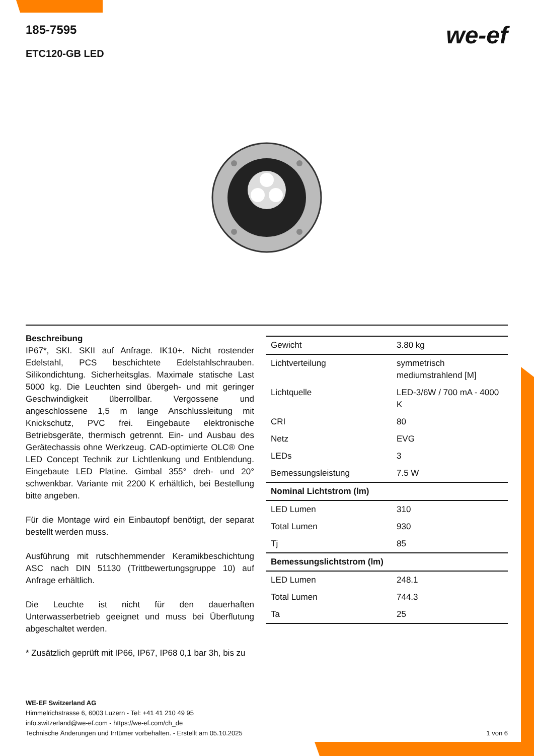185-7595
ETC120-GB LED
we-ef
Beschreibung
IP67*, SKI. SKII auf Anfrage. IK10+. Nicht rostender Edelstahl, PCS beschichtete Edelstahlschrauben. Silikondichtung. Sicherheitsglas. Maximale statische Last 5000 kg. Die Leuchten sind übergeh- und mit geringer Geschwindigkeit überrollbar. Vergossene und angeschlossene 1,5 m lange Anschlussleitung mit Knickschutz, PVC frei. Eingebaute elektronische Betriebsgeräte, thermisch getrennt. Ein- und Ausbau des Gerätechassis ohne Werkzeug. CAD-optimierte OLC® One LED Concept Technik zur Lichtlenkung und Entblendung. Eingebaute LED Platine. Gimbal 355° dreh- und 20° schwenkbar. Variante mit 2200 K erhältlich, bei Bestellung bitte angeben.
Für die Montage wird ein Einbautopf benötigt, der separat bestellt werden muss.
Ausführung mit rutschhemmender Keramikbeschichtung ASC nach DIN 51130 (Trittbewertungsgruppe 10) auf Anfrage erhältlich.
Die Leuchte ist nicht für den dauerhaften Unterwasserbetrieb geeignet und muss bei Überflutung abgeschaltet werden.
* Zusätzlich geprüft mit IP66, IP67, IP68 0,1 bar 3h, bis zu
| Gewicht | 3.80 kg |
| Lichtverteilung | symmetrisch mediumstrahlend [M] |
| Lichtquelle | LED-3/6W / 700 mA - 4000 K |
| CRI | 80 |
| Netz | EVG |
| LEDs | 3 |
| Bemessungsleistung | 7.5 W |
| Nominal Lichtstrom (lm) | |
| LED Lumen | 310 |
| Total Lumen | 930 |
| Tj | 85 |
| Bemessungslichtstrom (lm) | |
| LED Lumen | 248.1 |
| Total Lumen | 744.3 |
| Ta | 25 |
WE-EF Switzerland AG
Himmelrichstrasse 6, 6003 Luzern - Tel: +41 41 210 49 95
info.switzerland@we-ef.com - https://we-ef.com/ch_de
Technische Änderungen und Irrtümer vorbehalten. - Erstellt am 05.10.2025
1 von 6